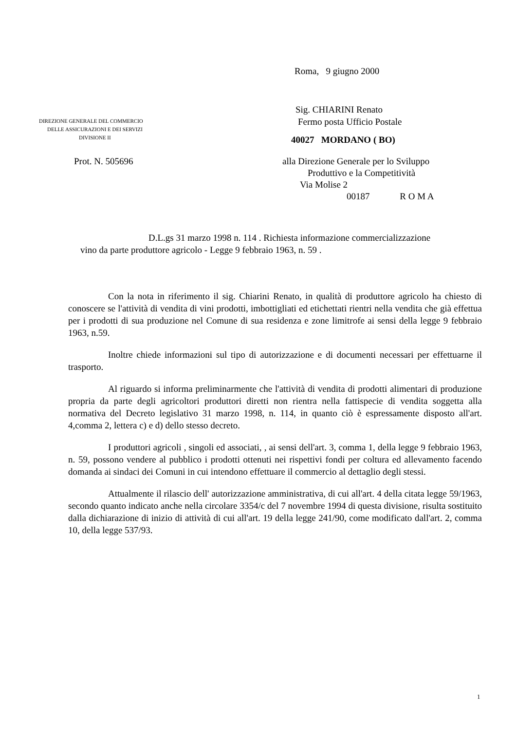Roma, 9 giugno 2000
DIREZIONE GENERALE DEL COMMERCIO
DELLE ASSICURAZIONI E DEI SERVIZI
DIVISIONE II
Sig. CHIARINI Renato
Fermo posta Ufficio Postale
40027 MORDANO ( BO)
Prot. N. 505696 alla Direzione Generale per lo Sviluppo
Produttivo e la Competitività
Via Molise 2
00187 R O M A
D.L.gs 31 marzo 1998 n. 114 . Richiesta informazione commercializzazione
vino da parte produttore agricolo - Legge 9 febbraio 1963, n. 59 .
Con la nota in riferimento il sig. Chiarini Renato, in qualità di produttore agricolo ha chiesto di conoscere se l'attività di vendita di vini prodotti, imbottigliati ed etichettati rientri nella vendita che già effettua per i prodotti di sua produzione nel Comune di sua residenza e zone limitrofe ai sensi della legge 9 febbraio 1963, n.59.
Inoltre chiede informazioni sul tipo di autorizzazione e di documenti necessari per effettuarne il trasporto.
Al riguardo si informa preliminarmente che l'attività di vendita di prodotti alimentari di produzione propria da parte degli agricoltori produttori diretti non rientra nella fattispecie di vendita soggetta alla normativa del Decreto legislativo 31 marzo 1998, n. 114, in quanto ciò è espressamente disposto all'art. 4,comma 2, lettera c) e d) dello stesso decreto.
I produttori agricoli , singoli ed associati, , ai sensi dell'art. 3, comma 1, della legge 9 febbraio 1963, n. 59, possono vendere al pubblico i prodotti ottenuti nei rispettivi fondi per coltura ed allevamento facendo domanda ai sindaci dei Comuni in cui intendono effettuare il commercio al dettaglio degli stessi.
Attualmente il rilascio dell' autorizzazione amministrativa, di cui all'art. 4 della citata legge 59/1963, secondo quanto indicato anche nella circolare 3354/c del 7 novembre 1994 di questa divisione, risulta sostituito dalla dichiarazione di inizio di attività di cui all'art. 19 della legge 241/90, come modificato dall'art. 2, comma 10, della legge 537/93.
1